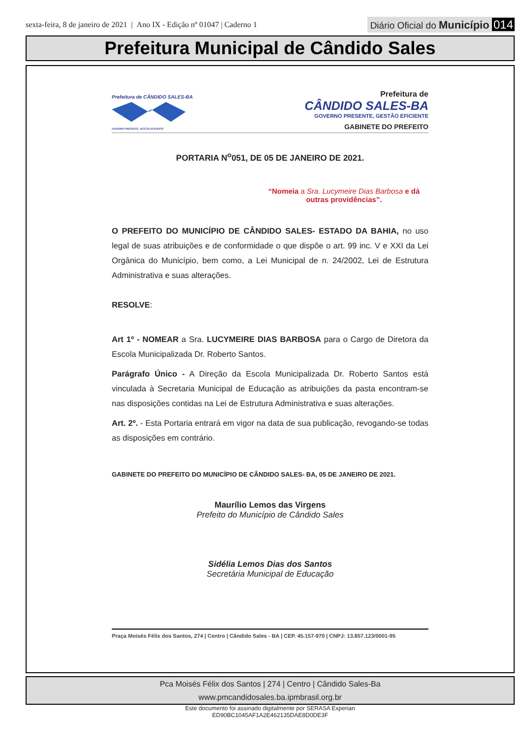sexta-feira, 8 de janeiro de 2021 | Ano IX - Edição nº 01047 | Caderno 1
Diário Oficial do Município 014
Prefeitura Municipal de Cândido Sales
Prefeitura de CÂNDIDO SALES-BA
GOVERNO PRESENTE, GESTÃO EFICIENTE
Prefeitura de
CÂNDIDO SALES-BA
GOVERNO PRESENTE, GESTÃO EFICIENTE
GABINETE DO PREFEITO
PORTARIA N<sup>o</sup>051, DE 05 DE JANEIRO DE 2021.
“Nomeia a Sra. Lucymeire Dias Barbosa e dá outras providências”.
O PREFEITO DO MUNICÍPIO DE CÂNDIDO SALES- ESTADO DA BAHIA, no uso legal de suas atribuições e de conformidade o que dispõe o art. 99 inc. V e XXI da Lei Orgânica do Município, bem como, a Lei Municipal de n. 24/2002, Lei de Estrutura Administrativa e suas alterações.
RESOLVE:
Art 1º - NOMEAR a Sra. LUCYMEIRE DIAS BARBOSA para o Cargo de Diretora da Escola Municipalizada Dr. Roberto Santos.
Parágrafo Único - A Direção da Escola Municipalizada Dr. Roberto Santos está vinculada à Secretaria Municipal de Educação as atribuições da pasta encontram-se nas disposições contidas na Lei de Estrutura Administrativa e suas alterações.
Art. 2º. - Esta Portaria entrará em vigor na data de sua publicação, revogando-se todas as disposições em contrário.
GABINETE DO PREFEITO DO MUNICÍPIO DE CÂNDIDO SALES- BA, 05 DE JANEIRO DE 2021.
Maurílio Lemos das Virgens
Prefeito do Município de Cândido Sales
Sidélia Lemos Dias dos Santos
Secretária Municipal de Educação
Praça Moisés Félix dos Santos, 274 | Centro | Cândido Sales - BA | CEP. 45.157-970 | CNPJ: 13.857.123/0001-95
Pca Moisés Félix dos Santos | 274 | Centro | Cândido Sales-Ba
www.pmcandidosales.ba.ipmbrasil.org.br
Este documento foi assinado digitalmente por SERASA Experian
ED90BC1045AF1A2E462135DAE8D0DE3F